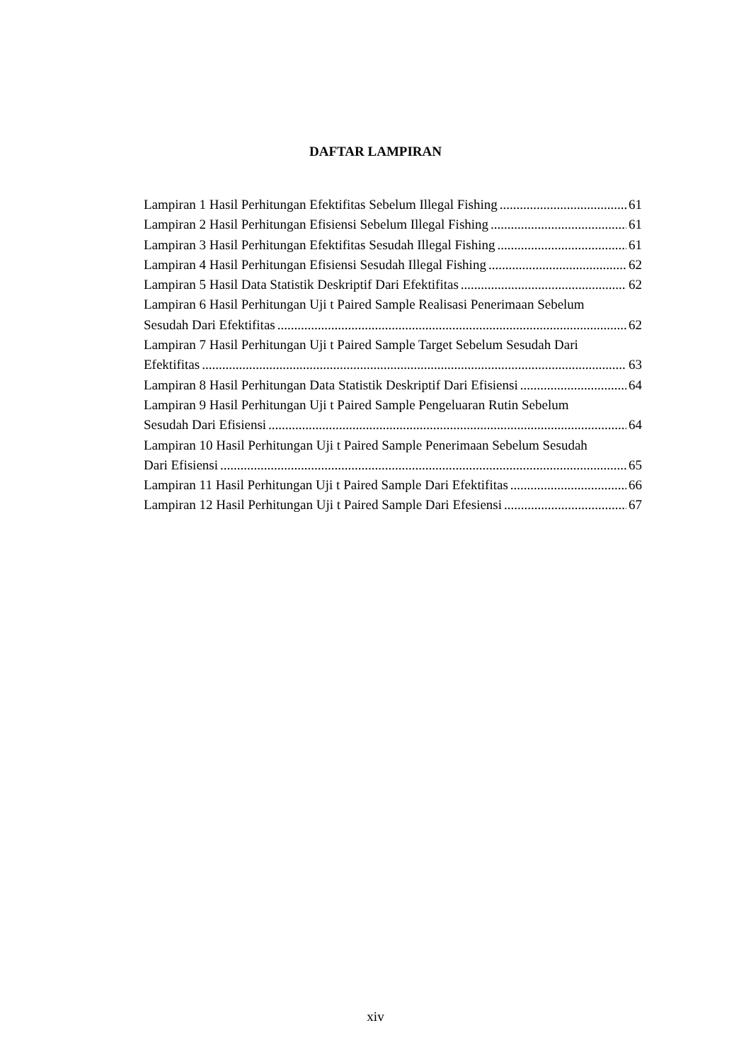DAFTAR LAMPIRAN
Lampiran 1 Hasil Perhitungan Efektifitas Sebelum Illegal Fishing 61
Lampiran 2 Hasil Perhitungan Efisiensi Sebelum Illegal Fishing 61
Lampiran 3 Hasil Perhitungan Efektifitas Sesudah Illegal Fishing 61
Lampiran 4 Hasil Perhitungan Efisiensi Sesudah Illegal Fishing 62
Lampiran 5 Hasil Data Statistik Deskriptif Dari Efektifitas 62
Lampiran 6 Hasil Perhitungan Uji t Paired Sample Realisasi Penerimaan Sebelum
Sesudah Dari Efektifitas 62
Lampiran 7 Hasil Perhitungan Uji t Paired Sample Target Sebelum Sesudah Dari
Efektifitas 63
Lampiran 8 Hasil Perhitungan Data Statistik Deskriptif Dari Efisiensi 64
Lampiran 9 Hasil Perhitungan Uji t Paired Sample Pengeluaran Rutin Sebelum
Sesudah Dari Efisiensi 64
Lampiran 10 Hasil Perhitungan Uji t Paired Sample Penerimaan Sebelum Sesudah
Dari Efisiensi 65
Lampiran 11 Hasil Perhitungan Uji t Paired Sample Dari Efektifitas 66
Lampiran 12 Hasil Perhitungan Uji t Paired Sample Dari Efesiensi 67
xiv